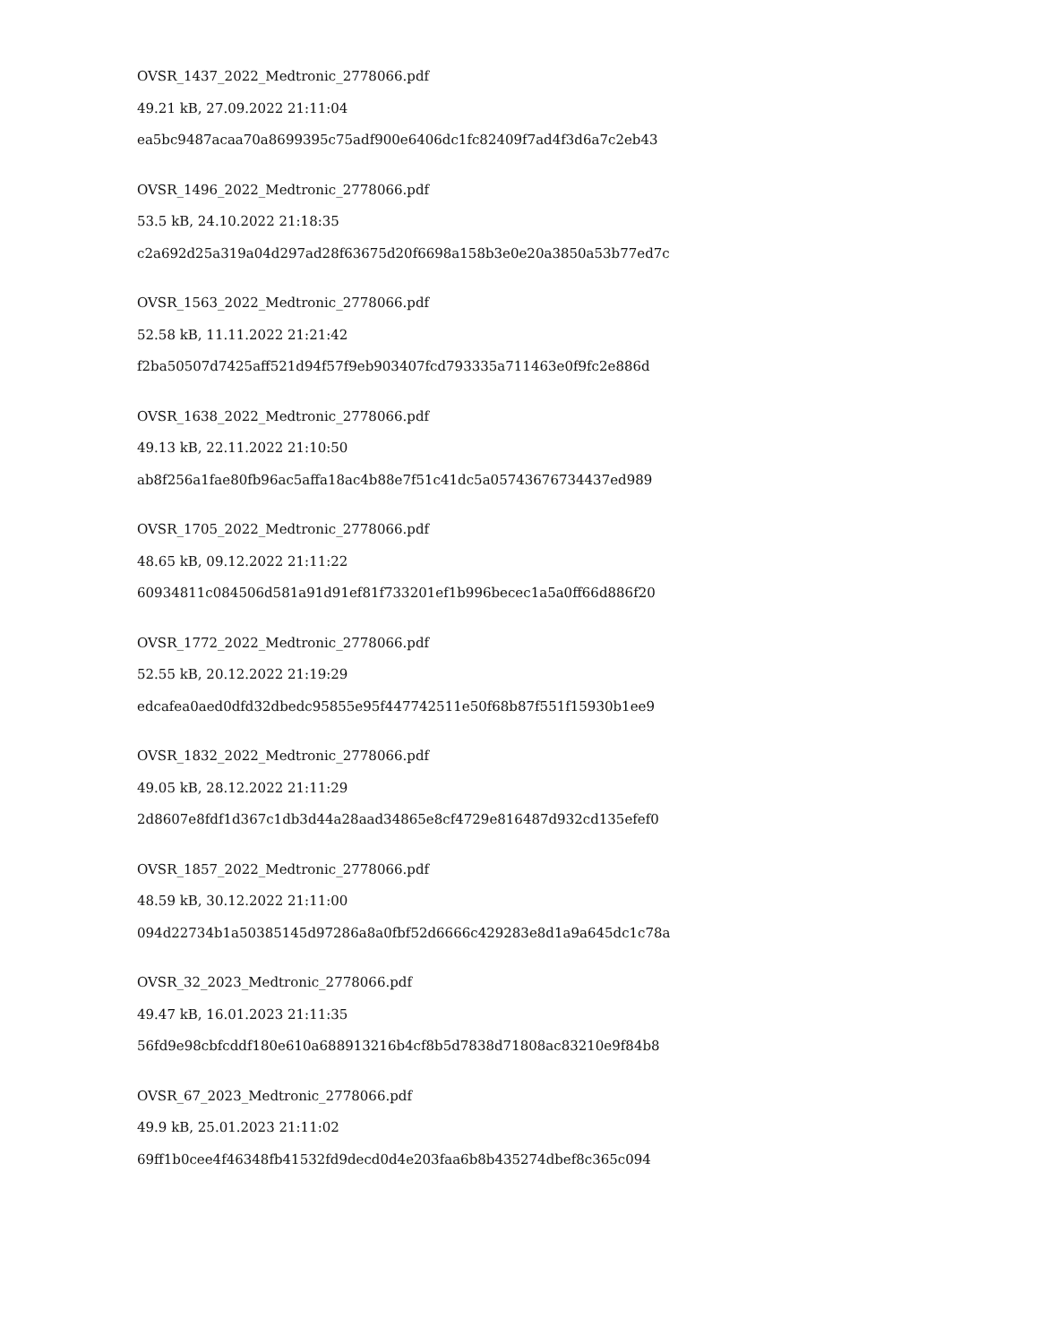OVSR_1437_2022_Medtronic_2778066.pdf
49.21 kB, 27.09.2022 21:11:04
ea5bc9487acaa70a8699395c75adf900e6406dc1fc82409f7ad4f3d6a7c2eb43
OVSR_1496_2022_Medtronic_2778066.pdf
53.5 kB, 24.10.2022 21:18:35
c2a692d25a319a04d297ad28f63675d20f6698a158b3e0e20a3850a53b77ed7c
OVSR_1563_2022_Medtronic_2778066.pdf
52.58 kB, 11.11.2022 21:21:42
f2ba50507d7425aff521d94f57f9eb903407fcd793335a711463e0f9fc2e886d
OVSR_1638_2022_Medtronic_2778066.pdf
49.13 kB, 22.11.2022 21:10:50
ab8f256a1fae80fb96ac5affa18ac4b88e7f51c41dc5a05743676734437ed989
OVSR_1705_2022_Medtronic_2778066.pdf
48.65 kB, 09.12.2022 21:11:22
60934811c084506d581a91d91ef81f733201ef1b996becec1a5a0ff66d886f20
OVSR_1772_2022_Medtronic_2778066.pdf
52.55 kB, 20.12.2022 21:19:29
edcafea0aed0dfd32dbedc95855e95f447742511e50f68b87f551f15930b1ee9
OVSR_1832_2022_Medtronic_2778066.pdf
49.05 kB, 28.12.2022 21:11:29
2d8607e8fdf1d367c1db3d44a28aad34865e8cf4729e816487d932cd135efef0
OVSR_1857_2022_Medtronic_2778066.pdf
48.59 kB, 30.12.2022 21:11:00
094d22734b1a50385145d97286a8a0fbf52d6666c429283e8d1a9a645dc1c78a
OVSR_32_2023_Medtronic_2778066.pdf
49.47 kB, 16.01.2023 21:11:35
56fd9e98cbfcddf180e610a688913216b4cf8b5d7838d71808ac83210e9f84b8
OVSR_67_2023_Medtronic_2778066.pdf
49.9 kB, 25.01.2023 21:11:02
69ff1b0cee4f46348fb41532fd9decd0d4e203faa6b8b435274dbef8c365c094